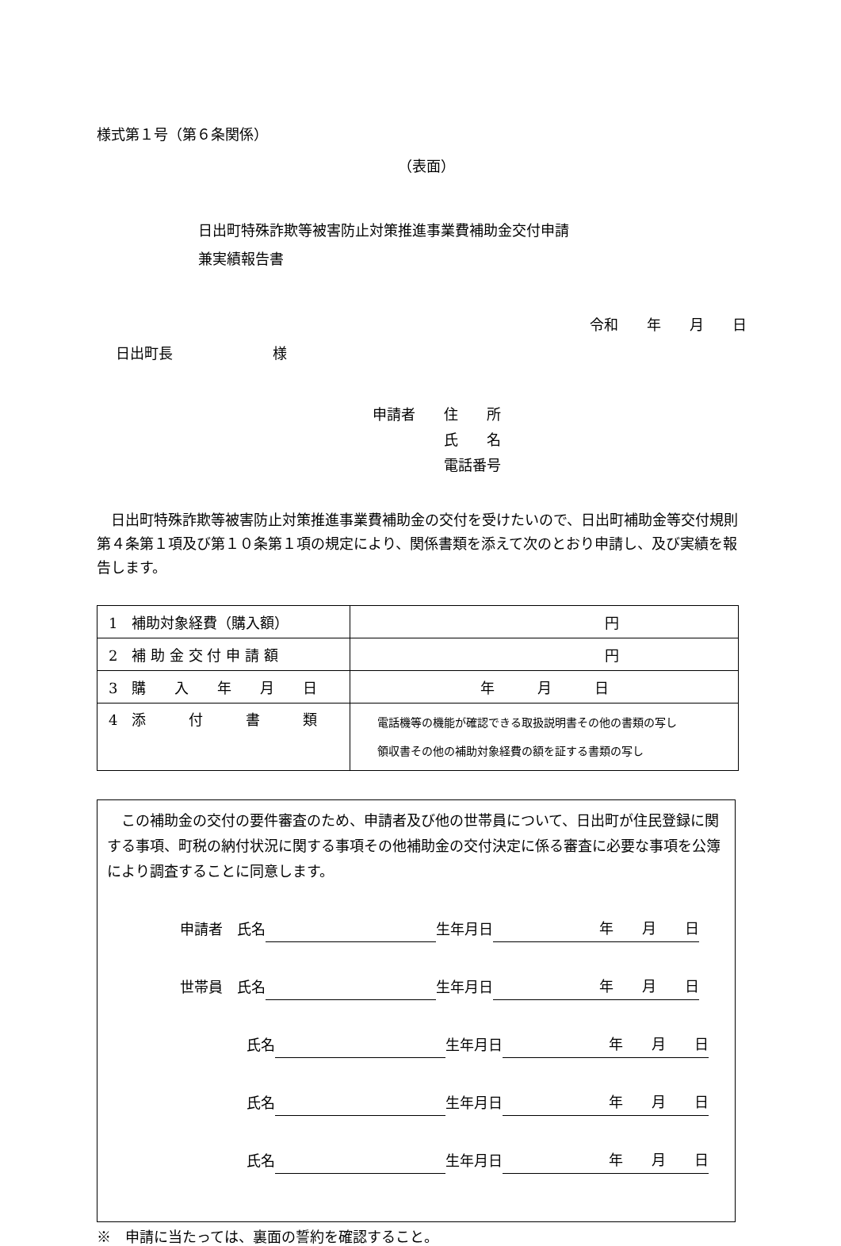様式第１号（第６条関係）
（表面）
日出町特殊詐欺等被害防止対策推進事業費補助金交付申請
兼実績報告書
令和　　年　　月　　日
日出町長　　　　　　　様
申請者　　住　　所
　　　　　氏　　名
　　　　　電話番号
日出町特殊詐欺等被害防止対策推進事業費補助金の交付を受けたいので、日出町補助金等交付規則第４条第１項及び第１０条第１項の規定により、関係書類を添えて次のとおり申請し、及び実績を報告します。
| 1 補助対象経費（購入額） | 円 |
| 2 補 助 金 交 付 申 請 額 | 円 |
| 3 購 入 年 月 日 | 年 月 日 |
| 4 添 付 書 類 | 電話機等の機能が確認できる取扱説明書その他の書類の写し 領収書その他の補助対象経費の額を証する書類の写し |
この補助金の交付の要件審査のため、申請者及び他の世帯員について、日出町が住民登録に関する事項、町税の納付状況に関する事項その他補助金の交付決定に係る審査に必要な事項を公簿により調査することに同意します。
申請者　氏名 生年月日 年　　月　　日
世帯員　氏名 生年月日 年　　月　　日
氏名 生年月日 年　　月　　日
氏名 生年月日 年　　月　　日
氏名 生年月日 年　　月　　日
※　申請に当たっては、裏面の誓約を確認すること。